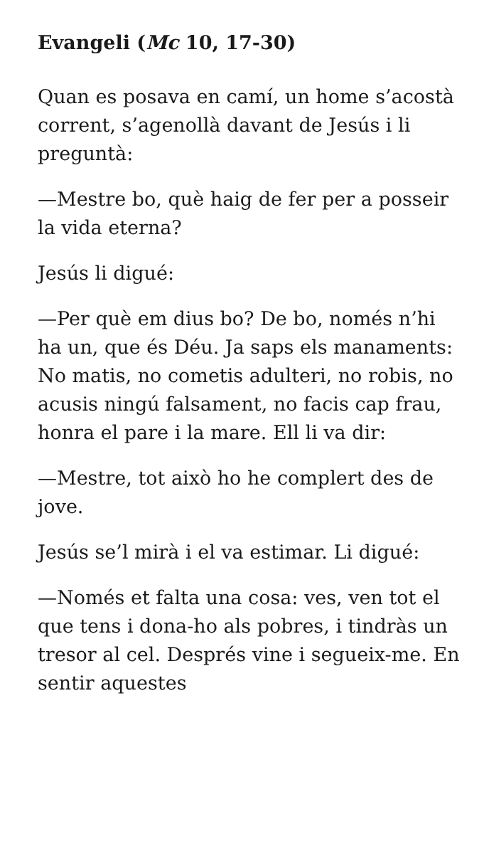Evangeli (Mc 10, 17-30)
Quan es posava en camí, un home s’acostà corrent, s’agenollà davant de Jesús i li preguntà:
—Mestre bo, què haig de fer per a posseir la vida eterna?
Jesús li digué:
—Per què em dius bo? De bo, només n’hi ha un, que és Déu. Ja saps els manaments: No matis, no cometis adulteri, no robis, no acusis ningú falsament, no facis cap frau, honra el pare i la mare. Ell li va dir:
—Mestre, tot això ho he complert des de jove.
Jesús se’l mirà i el va estimar. Li digué:
—Només et falta una cosa: ves, ven tot el que tens i dona-ho als pobres, i tindràs un tresor al cel. Després vine i segueix-me. En sentir aquestes